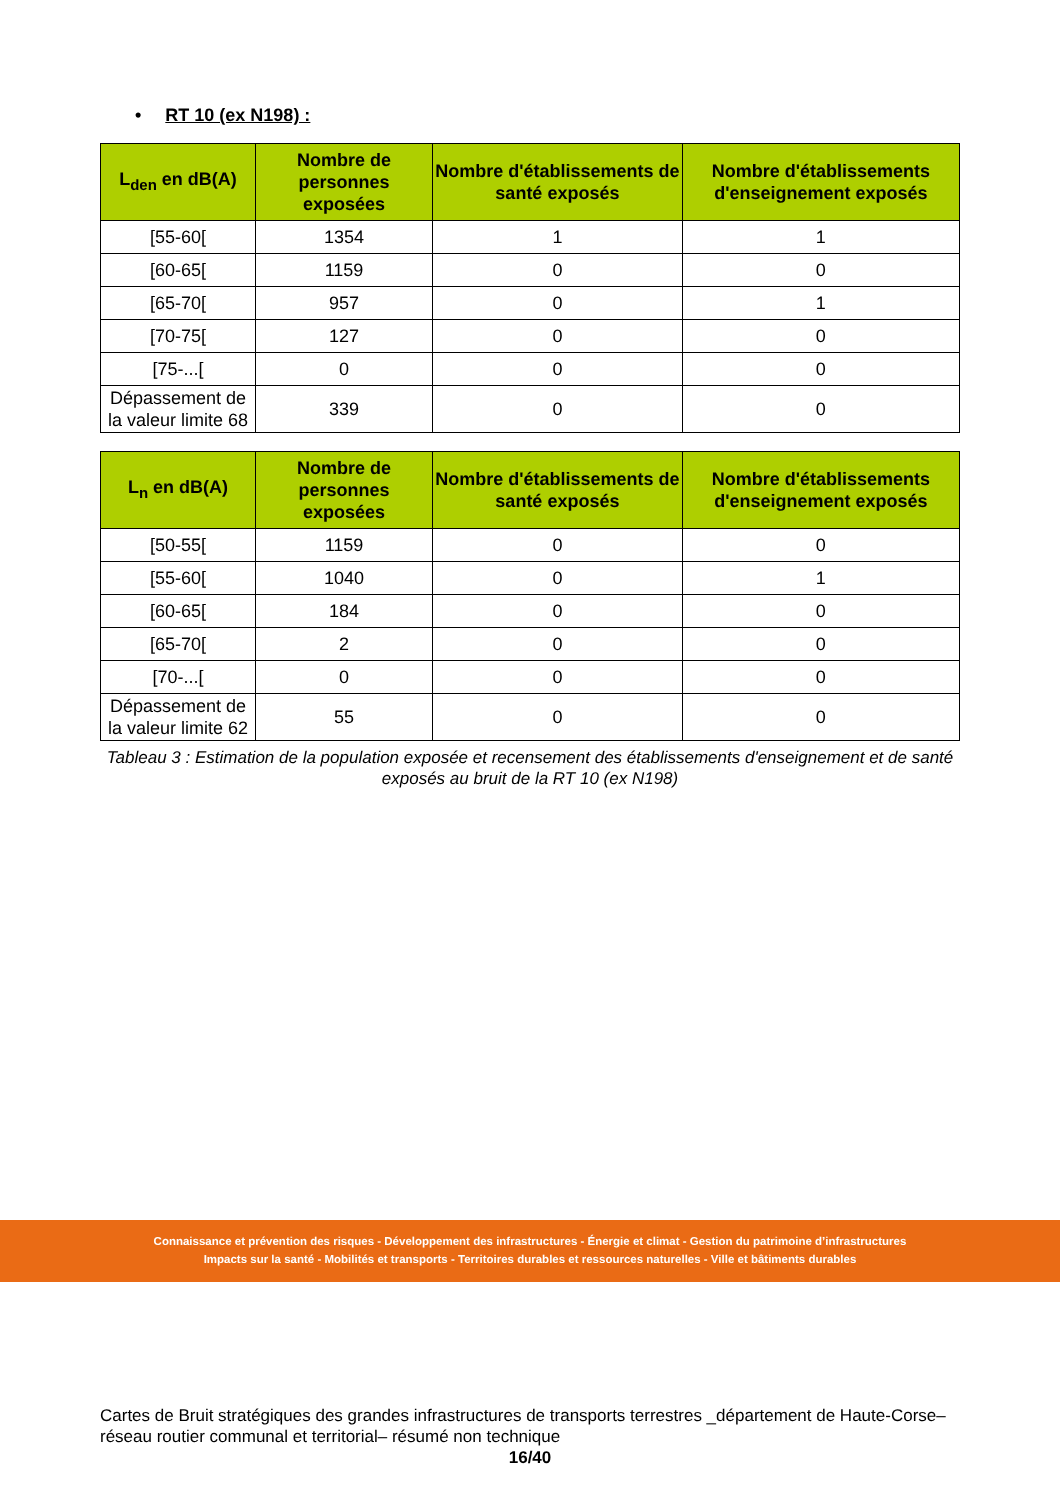• RT 10 (ex N198) :
| L<sub>den</sub> en dB(A) | Nombre de personnes exposées | Nombre d'établissements de santé exposés | Nombre d'établissements d'enseignement exposés |
| --- | --- | --- | --- |
| [55-60[ | 1354 | 1 | 1 |
| [60-65[ | 1159 | 0 | 0 |
| [65-70[ | 957 | 0 | 1 |
| [70-75[ | 127 | 0 | 0 |
| [75-...[ | 0 | 0 | 0 |
| Dépassement de la valeur limite 68 | 339 | 0 | 0 |
| L<sub>n</sub> en dB(A) | Nombre de personnes exposées | Nombre d'établissements de santé exposés | Nombre d'établissements d'enseignement exposés |
| --- | --- | --- | --- |
| [50-55[ | 1159 | 0 | 0 |
| [55-60[ | 1040 | 0 | 1 |
| [60-65[ | 184 | 0 | 0 |
| [65-70[ | 2 | 0 | 0 |
| [70-...[ | 0 | 0 | 0 |
| Dépassement de la valeur limite 62 | 55 | 0 | 0 |
Tableau 3 : Estimation de la population exposée et recensement des établissements d'enseignement et de santé exposés au bruit de la RT 10 (ex N198)
Connaissance et prévention des risques - Développement des infrastructures - Énergie et climat - Gestion du patrimoine d’infrastructures
Impacts sur la santé - Mobilités et transports - Territoires durables et ressources naturelles - Ville et bâtiments durables
Cartes de Bruit stratégiques des grandes infrastructures de transports terrestres _département de Haute-Corse– réseau routier communal et territorial– résumé non technique
16/40